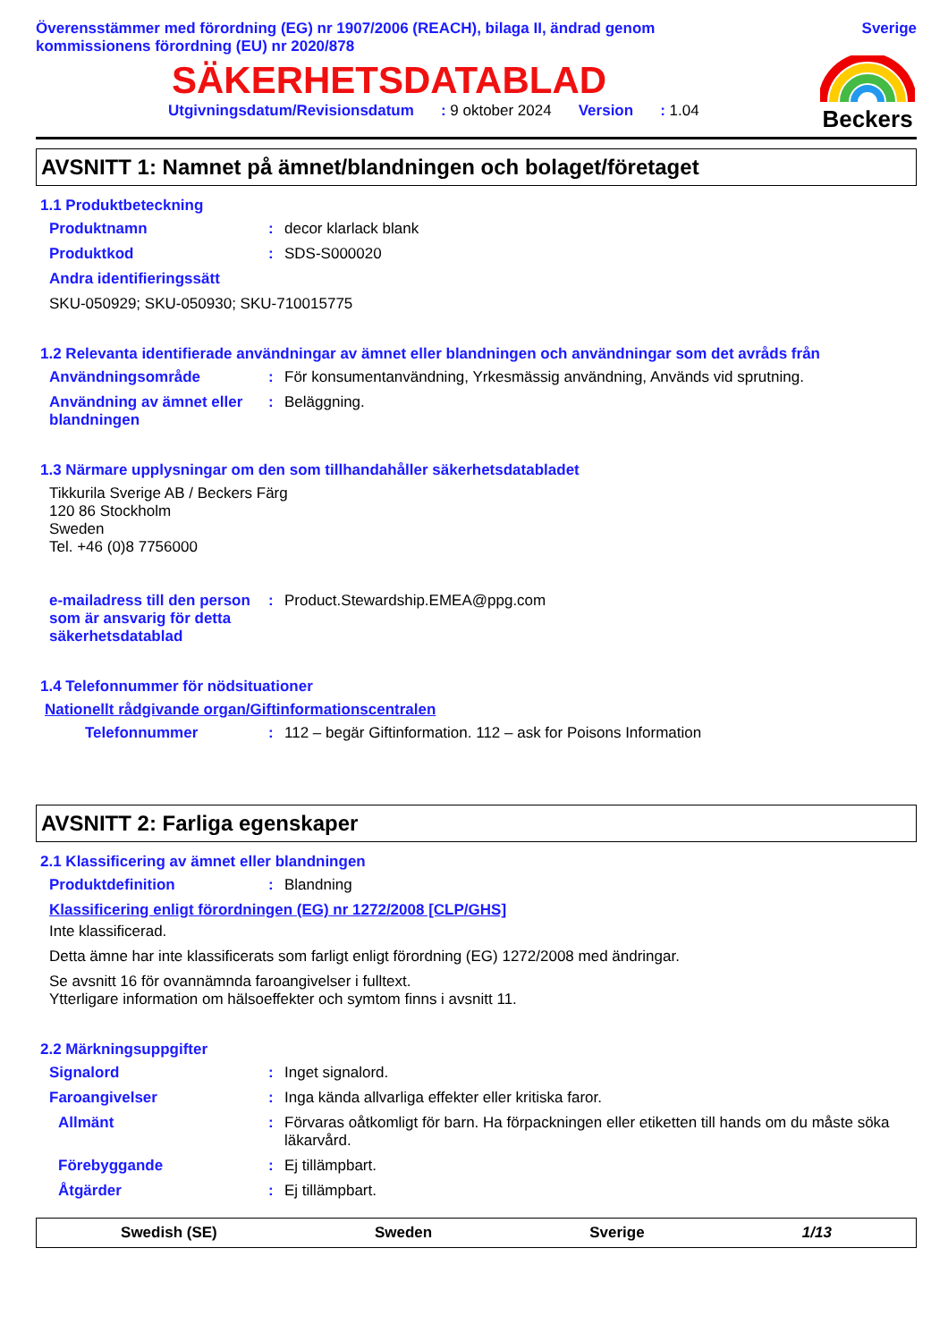Överensstämmer med förordning (EG) nr 1907/2006 (REACH), bilaga II, ändrad genom
kommissionens förordning (EU) nr 2020/878
Sverige
SÄKERHETSDATABLAD
Utgivningsdatum/Revisionsdatum: 9 oktober 2024 Version: 1.04
Beckers
AVSNITT 1: Namnet på ämnet/blandningen och bolaget/företaget
1.1 Produktbeteckning
Produktnamn: decor klarlack blank
Produktkod: SDS-S000020
Andra identifieringssätt
SKU-050929; SKU-050930; SKU-710015775
1.2 Relevanta identifierade användningar av ämnet eller blandningen och användningar som det avråds från
Användningsområde: För konsumentanvändning, Yrkesmässig användning, Används vid sprutning.
Användning av ämnet eller blandningen: Beläggning.
1.3 Närmare upplysningar om den som tillhandahåller säkerhetsdatabladet
Tikkurila Sverige AB / Beckers Färg
120 86 Stockholm
Sweden
Tel. +46 (0)8 7756000
e-mailadress till den person som är ansvarig för detta säkerhetsdatablad: Product.Stewardship.EMEA@ppg.com
1.4 Telefonnummer för nödsituationer
Nationellt rådgivande organ/Giftinformationscentralen
Telefonnummer: 112 – begär Giftinformation. 112 – ask for Poisons Information
AVSNITT 2: Farliga egenskaper
2.1 Klassificering av ämnet eller blandningen
Produktdefinition: Blandning
Klassificering enligt förordningen (EG) nr 1272/2008 [CLP/GHS]
Inte klassificerad.
Detta ämne har inte klassificerats som farligt enligt förordning (EG) 1272/2008 med ändringar.
Se avsnitt 16 för ovannämnda faroangivelser i fulltext.
Ytterligare information om hälsoeffekter och symtom finns i avsnitt 11.
2.2 Märkningsuppgifter
Signalord: Inget signalord.
Faroangivelser: Inga kända allvarliga effekter eller kritiska faror.
Allmänt: Förvaras oåtkomligt för barn. Ha förpackningen eller etiketten till hands om du måste söka läkarvård.
Förebyggande: Ej tillämpbart.
Åtgärder: Ej tillämpbart.
Swedish (SE) Sweden Sverige 1/13